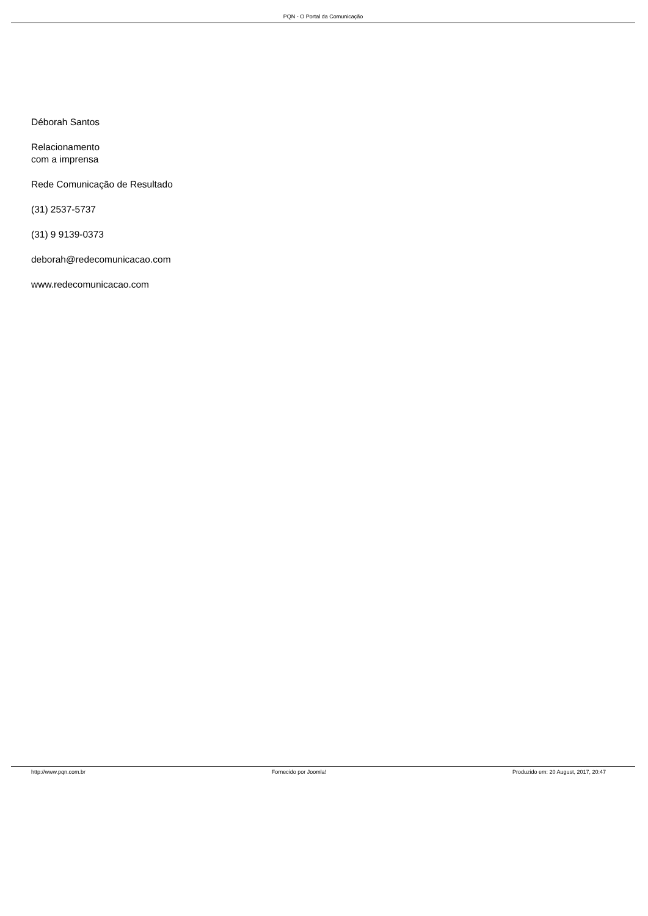PQN - O Portal da Comunicação
Déborah Santos
Relacionamento
com a imprensa
Rede Comunicação de Resultado
(31) 2537-5737
(31) 9 9139-0373
deborah@redecomunicacao.com
www.redecomunicacao.com
http://www.pqn.com.br Fornecido por Joomla! Produzido em: 20 August, 2017, 20:47